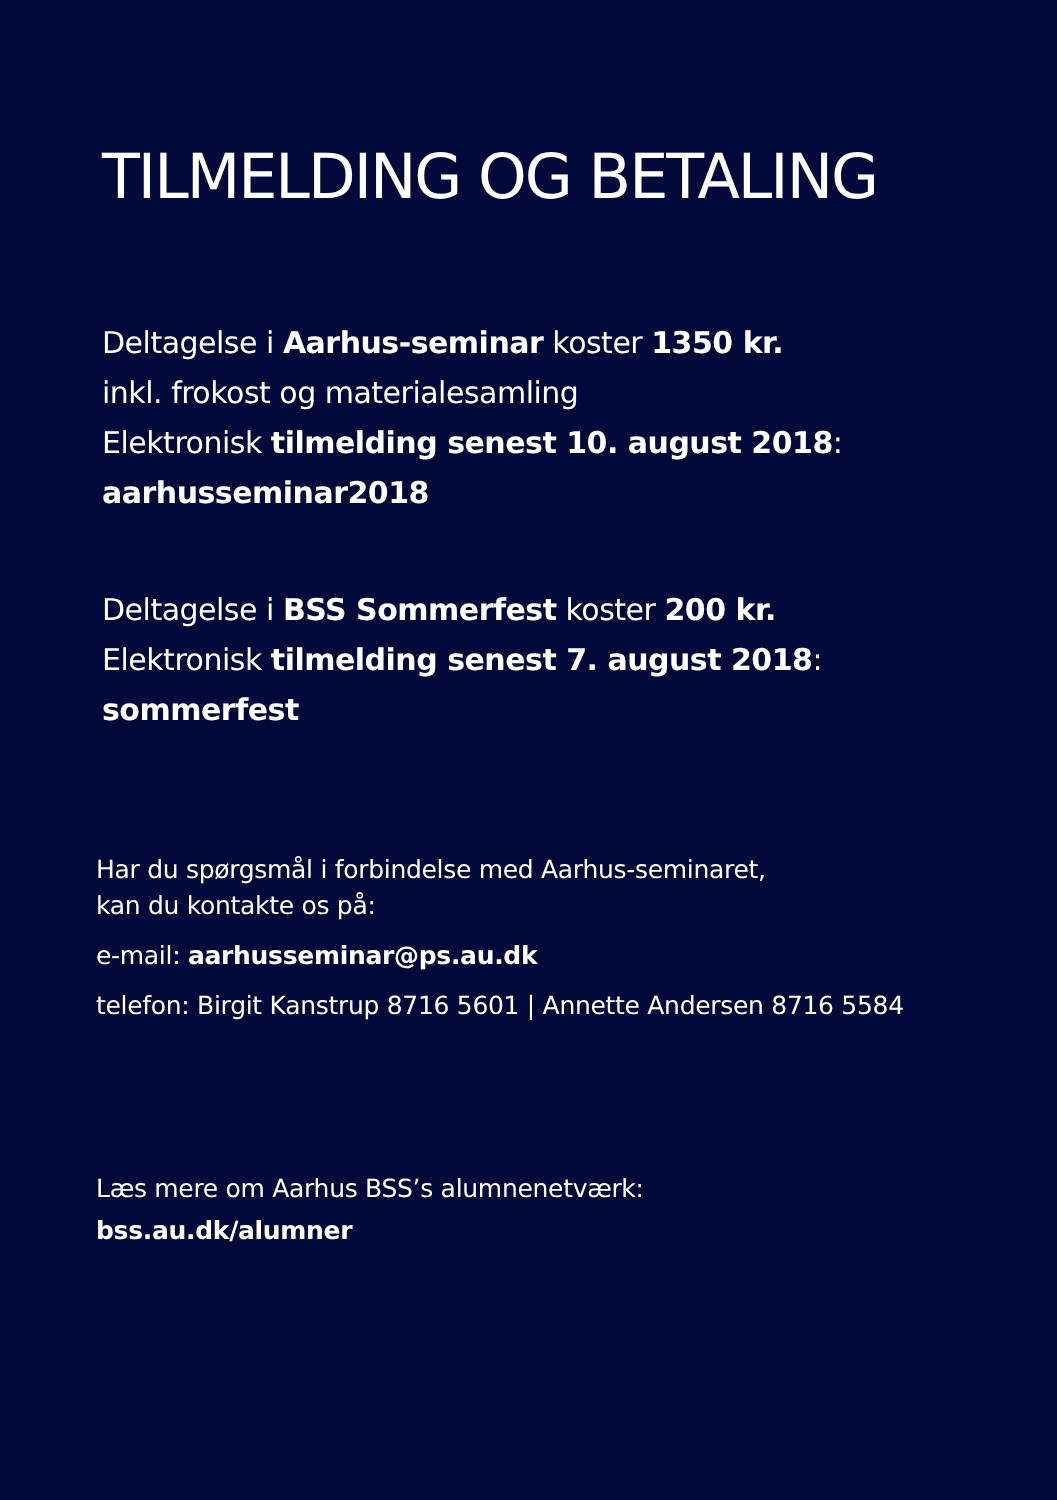TILMELDING OG BETALING
Deltagelse i Aarhus-seminar koster 1350 kr.
inkl. frokost og materialesamling
Elektronisk tilmelding senest 10. august 2018:
aarhusseminar2018
Deltagelse i BSS Sommerfest koster 200 kr.
Elektronisk tilmelding senest 7. august 2018:
sommerfest
Har du spørgsmål i forbindelse med Aarhus-seminaret,
kan du kontakte os på:
e-mail: aarhusseminar@ps.au.dk
telefon: Birgit Kanstrup 8716 5601 | Annette Andersen 8716 5584
Læs mere om Aarhus BSS’s alumnenetværk:
bss.au.dk/alumner